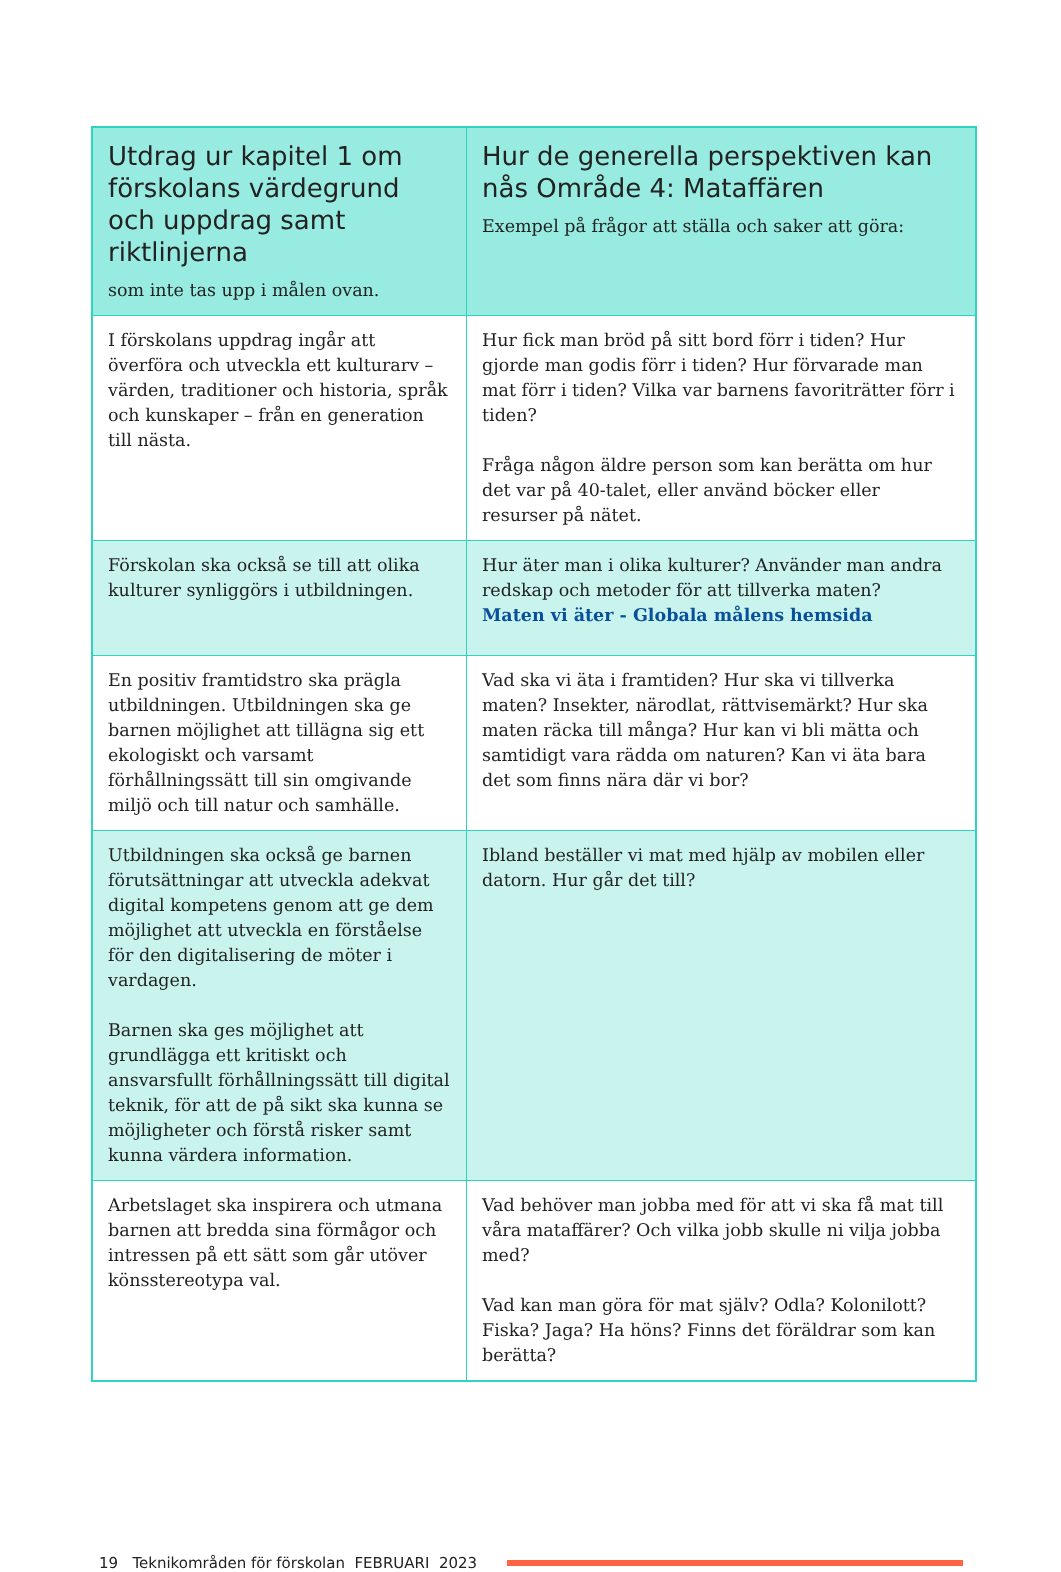| Utdrag ur kapitel 1 om för­skolans värdegrund och uppdrag samt riktlinjerna som inte tas upp i målen ovan. | Hur de generella perspektiven kan nås Område 4: Mataffären Exempel på frågor att ställa och saker att göra: |
| --- | --- |
| I förskolans uppdrag ingår att överföra och utveckla ett kulturarv – värden, traditioner och historia, språk och kun­skaper – från en generation till nästa. | Hur fick man bröd på sitt bord förr i tiden? Hur gjorde man godis förr i tiden? Hur förvarade man mat förr i tiden? Vilka var barnens favoriträtter förr i tiden? Fråga någon äldre person som kan berätta om hur det var på 40-talet, eller använd böcker eller resurser på nätet. |
| Förskolan ska också se till att olika kulturer synliggörs i utbildningen. | Hur äter man i olika kulturer? Använder man andra redskap och metoder för att tillverka maten? Maten vi äter - Globala målens hemsida |
| En positiv framtidstro ska prägla utbild­ningen. Utbildningen ska ge barnen möjlighet att tillägna sig ett ekologiskt och varsamt förhållningssätt till sin omgivande miljö och till natur och samhälle. | Vad ska vi äta i framtiden? Hur ska vi tillverka maten? Insekter, närodlat, rättvisemärkt? Hur ska maten räcka till många? Hur kan vi bli mätta och samtidigt vara rädda om naturen? Kan vi äta bara det som finns nära där vi bor? |
| Utbildningen ska också ge barnen förut­sättningar att utveckla adekvat digital kompetens genom att ge dem möjlighet att utveckla en förståelse för den digita­lisering de möter i vardagen. Barnen ska ges möjlighet att grundlägga ett kritiskt och ansvarsfullt förhåll­ningssätt till digital teknik, för att de på sikt ska kunna se möjligheter och förstå risker samt kunna värdera information. | Ibland beställer vi mat med hjälp av mobilen eller datorn. Hur går det till? |
| Arbetslaget ska inspirera och utmana barnen att bredda sina förmågor och intressen på ett sätt som går utöver könsstereotypa val. | Vad behöver man jobba med för att vi ska få mat till våra mataffärer? Och vilka jobb skulle ni vilja jobba med? Vad kan man göra för mat själv? Odla? Kolonilott? Fiska? Jaga? Ha höns? Finns det föräldrar som kan berätta? |
19 Teknikområden för förskolan FEBRUARI 2023